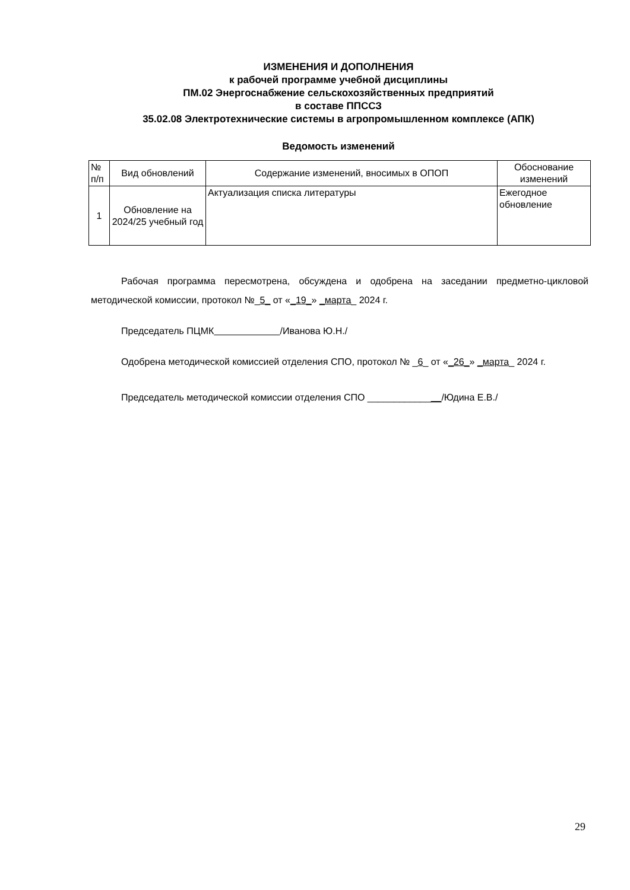ИЗМЕНЕНИЯ И ДОПОЛНЕНИЯ
к рабочей программе учебной дисциплины
ПМ.02 Энергоснабжение сельскохозяйственных предприятий
в составе ППССЗ
35.02.08 Электротехнические системы в агропромышленном комплексе (АПК)
Ведомость изменений
| № п/п | Вид обновлений | Содержание изменений, вносимых в ОПОП | Обоснование изменений |
| --- | --- | --- | --- |
| 1 | Обновление на 2024/25 учебный год | Актуализация списка литературы | Ежегодное обновление |
Рабочая программа пересмотрена, обсуждена и одобрена на заседании предметно-цикловой методической комиссии, протокол №_5_ от «_19_» _марта_ 2024 г.
Председатель ПЦМК /Иванова Ю.Н./
Одобрена методической комиссией отделения СПО, протокол № _6_ от «_26_» _марта_ 2024 г.
Председатель методической комиссии отделения СПО ______________/Юдина Е.В./
29